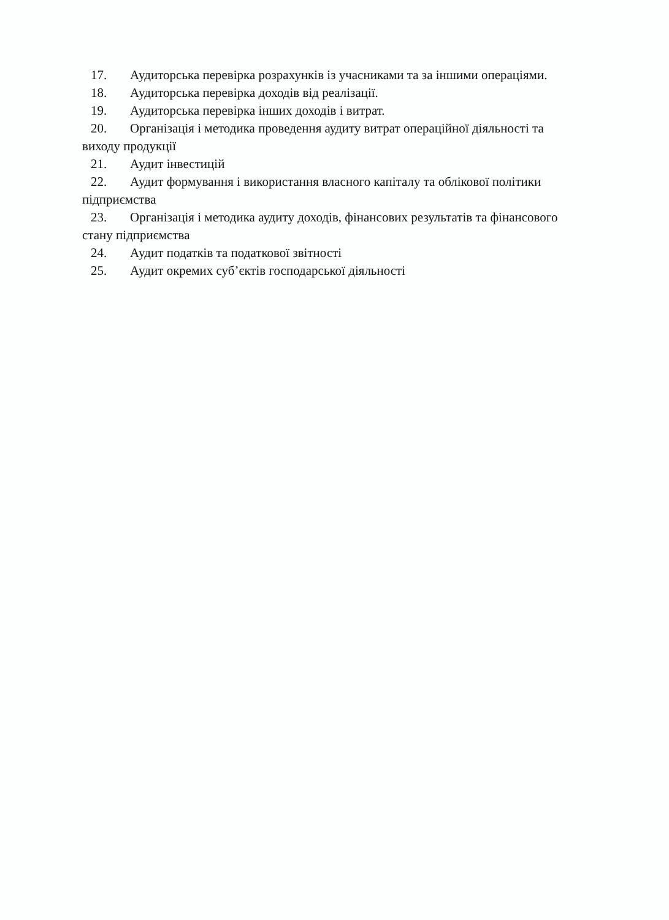17. Аудиторська перевірка розрахунків із учасниками та за іншими операціями.
18. Аудиторська перевірка доходів від реалізації.
19. Аудиторська перевірка інших доходів і витрат.
20. Організація і методика проведення аудиту витрат операційної діяльності та виходу продукції
21. Аудит інвестицій
22. Аудит формування і використання власного капіталу та облікової політики підприємства
23. Організація і методика аудиту доходів, фінансових результатів та фінансового стану підприємства
24. Аудит податків та податкової звітності
25. Аудит окремих суб’єктів господарської діяльності